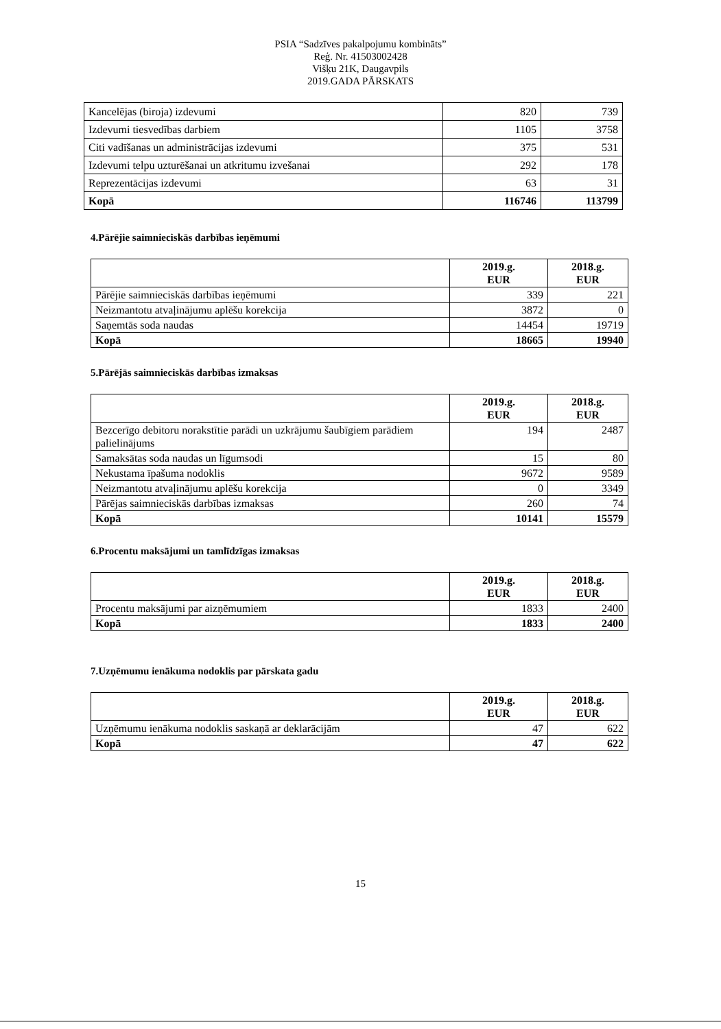PSIA “Sadzīves pakalpojumu kombināts”
Reģ. Nr. 41503002428
Višķu 21K, Daugavpils
2019.GADA PĀRSKATS
| Kancelējas (biroja) izdevumi | 820 | 739 |
| Izdevumi tiesvedības darbiem | 1105 | 3758 |
| Citi vadīšanas un administrācijas izdevumi | 375 | 531 |
| Izdevumi telpu uzturēšanai un atkritumu izvešanai | 292 | 178 |
| Reprezentācijas izdevumi | 63 | 31 |
| Kopā | 116746 | 113799 |
4.Pārējie saimnieciskās darbības ieņēmumi
| | 2019.g. EUR | 2018.g. EUR |
| Pārējie saimnieciskās darbības ieņēmumi | 339 | 221 |
| Neizmantotu atvaļinājumu aplēšu korekcija | 3872 | 0 |
| Saņemtās soda naudas | 14454 | 19719 |
| Kopā | 18665 | 19940 |
5.Pārējās saimnieciskās darbības izmaksas
| | 2019.g. EUR | 2018.g. EUR |
| Bezcerīgo debitoru norakstītie parādi un uzkrājumu šaubīgiem parādiem palielinājums | 194 | 2487 |
| Samaksātas soda naudas un līgumsodi | 15 | 80 |
| Nekustama īpašuma nodoklis | 9672 | 9589 |
| Neizmantotu atvaļinājumu aplēšu korekcija | 0 | 3349 |
| Pārējas saimnieciskās darbības izmaksas | 260 | 74 |
| Kopā | 10141 | 15579 |
6.Procentu maksājumi un tamlīdzīgas izmaksas
| | 2019.g. EUR | 2018.g. EUR |
| Procentu maksājumi par aizņēmumiem | 1833 | 2400 |
| Kopā | 1833 | 2400 |
7.Uzņēmumu ienākuma nodoklis par pārskata gadu
| | 2019.g. EUR | 2018.g. EUR |
| Uzņēmumu ienākuma nodoklis saskaņā ar deklarācijām | 47 | 622 |
| Kopā | 47 | 622 |
15